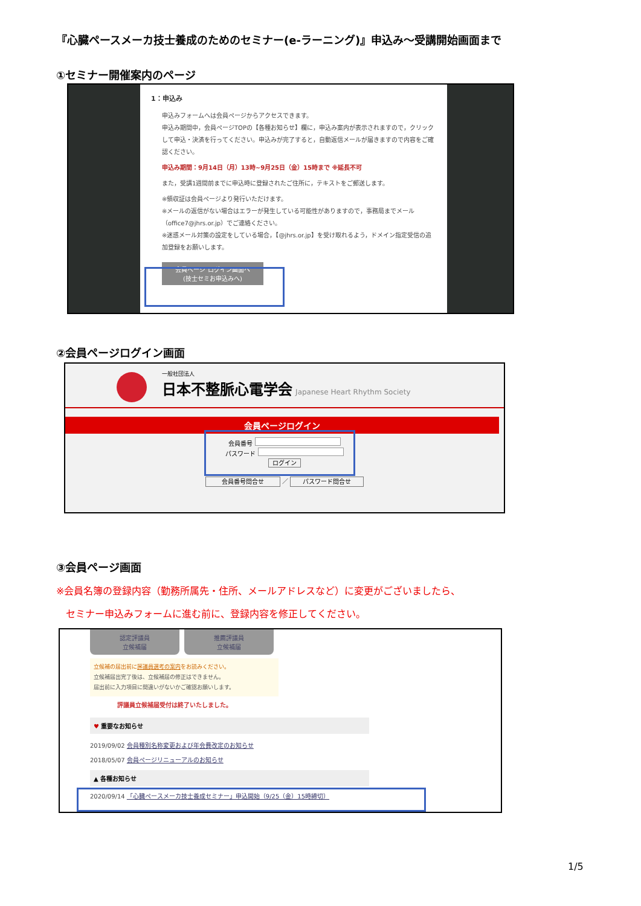『心臓ペースメーカ技士養成のためのセミナー(e-ラーニング)』申込み～受講開始画面まで
①セミナー開催案内のページ
1：申込み
申込みフォームへは会員ページからアクセスできます。
申込み期間中，会員ページTOPの【各種お知らせ】欄に，申込み案内が表示されますので，クリックして申込・決済を行ってください。申込みが完了すると，自動返信メールが届きますので内容をご確認ください。
申込み期間：9月14日（月）13時~9月25日（金）15時まで ※延長不可
また，受講1週間前までに申込時に登録されたご住所に，テキストをご郵送します。
※領収証は会員ページより発行いただけます。
※メールの返信がない場合はエラーが発生している可能性がありますので，事務局までメール（office7@jhrs.or.jp）でご連絡ください。
※迷惑メール対策の設定をしている場合，【@jhrs.or.jp】を受け取れるよう，ドメイン指定受信の追加登録をお願いします。
会員ページ ログイン画面へ
(技士セミお申込みへ)
②会員ページログイン画面
一般社団法人
日本不整脈心電学会 Japanese Heart Rhythm Society
会員ページログイン
会員番号
パスワード
ログイン
会員番号問合せ ／ パスワード問合せ
③会員ページ画面
※会員名簿の登録内容（勤務所属先・住所、メールアドレスなど）に変更がございましたら、
　セミナー申込みフォームに進む前に、登録内容を修正してください。
認定評議員
立候補届
推薦評議員
立候補届
立候補の届出前に評議員選考の案内をお読みください。
立候補届出完了後は、立候補届の修正はできません。
届出前に入力項目に間違いがないかご確認お願いします。
評議員立候補届受付は終了いたしました。
♥ 重要なお知らせ
2019/09/02 会員種別名称変更および年会費改定のお知らせ
2018/05/07 会員ページリニューアルのお知らせ
▲ 各種お知らせ
2020/09/14 「心臓ペースメーカ技士養成セミナー」申込開始（9/25（金）15時締切）
1/5